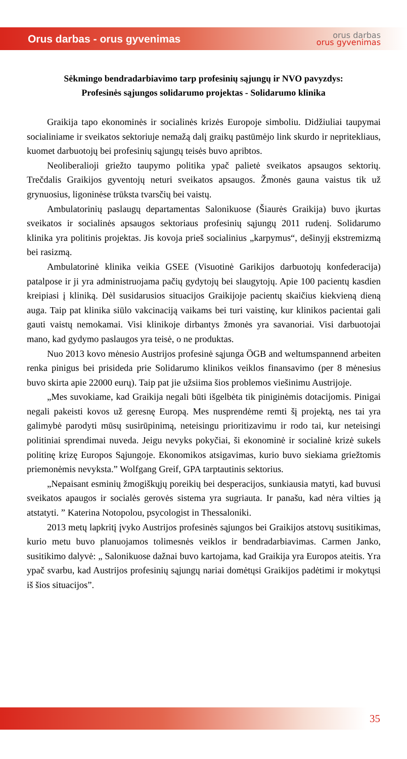Orus darbas - orus gyvenimas
orus darbas
orus gyvenimas
Sėkmingo bendradarbiavimo tarp profesinių sąjungų ir NVO pavyzdys:
Profesinės sąjungos solidarumo projektas - Solidarumo klinika
Graikija tapo ekonominės ir socialinės krizės Europoje simboliu. Didžiuliai taupymai socialiniame ir sveikatos sektoriuje nemažą dalį graikų pastūmėjo link skurdo ir nepritekliaus, kuomet darbuotojų bei profesinių sąjungų teisės buvo apribtos.
Neoliberalioji griežto taupymo politika ypač palietė sveikatos apsaugos sektorių. Trečdalis Graikijos gyventojų neturi sveikatos apsaugos. Žmonės gauna vaistus tik už grynuosius, ligoninėse trūksta tvarsčių bei vaistų.
Ambulatorinių paslaugų departamentas Salonikuose (Šiaurės Graikija) buvo įkurtas sveikatos ir socialinės apsaugos sektoriaus profesinių sąjungų 2011 rudenį. Solidarumo klinika yra politinis projektas. Jis kovoja prieš socialinius „karpymus“, dešinyjį ekstremizmą bei rasizmą.
Ambulatorinė klinika veikia GSEE (Visuotinė Garikijos darbuotojų konfederacija) patalpose ir ji yra administruojama pačių gydytojų bei slaugytojų. Apie 100 pacientų kasdien kreipiasi į kliniką. Dėl susidarusios situacijos Graikijoje pacientų skaičius kiekvieną dieną auga. Taip pat klinika siūlo vakcinaciją vaikams bei turi vaistinę, kur klinikos pacientai gali gauti vaistų nemokamai. Visi klinikoje dirbantys žmonės yra savanoriai. Visi darbuotojai mano, kad gydymo paslaugos yra teisė, o ne produktas.
Nuo 2013 kovo mėnesio Austrijos profesinė sąjunga ÖGB and weltumspannend arbeiten renka pinigus bei prisideda prie Solidarumo klinikos veiklos finansavimo (per 8 mėnesius buvo skirta apie 22000 eurų). Taip pat jie užsiima šios problemos viešinimu Austrijoje.
„Mes suvokiame, kad Graikija negali būti išgelbėta tik piniginėmis dotacijomis. Pinigai negali pakeisti kovos už geresnę Europą. Mes nusprendėme remti šį projektą, nes tai yra galimybė parodyti mūsų susirūpinimą, neteisingu prioritizavimu ir rodo tai, kur neteisingi politiniai sprendimai nuveda. Jeigu nevyks pokyčiai, ši ekonominė ir socialinė krizė sukels politinę krizę Europos Sąjungoje. Ekonomikos atsigavimas, kurio buvo siekiama griežtomis priemonėmis nevyksta.” Wolfgang Greif, GPA tarptautinis sektorius.
„Nepaisant esminių žmogiškųjų poreikių bei desperacijos, sunkiausia matyti, kad buvusi sveikatos apaugos ir socialės gerovės sistema yra sugriauta. Ir panašu, kad nėra vilties ją atstatyti. ” Katerina Notopolou, psycologist in Thessaloniki.
2013 metų lapkritį įvyko Austrijos profesinės sąjungos bei Graikijos atstovų susitikimas, kurio metu buvo planuojamos tolimesnės veiklos ir bendradarbiavimas. Carmen Janko, susitikimo dalyvė: „ Salonikuose dažnai buvo kartojama, kad Graikija yra Europos ateitis. Yra ypač svarbu, kad Austrijos profesinių sąjungų nariai domėtųsi Graikijos padėtimi ir mokytųsi iš šios situacijos”.
35